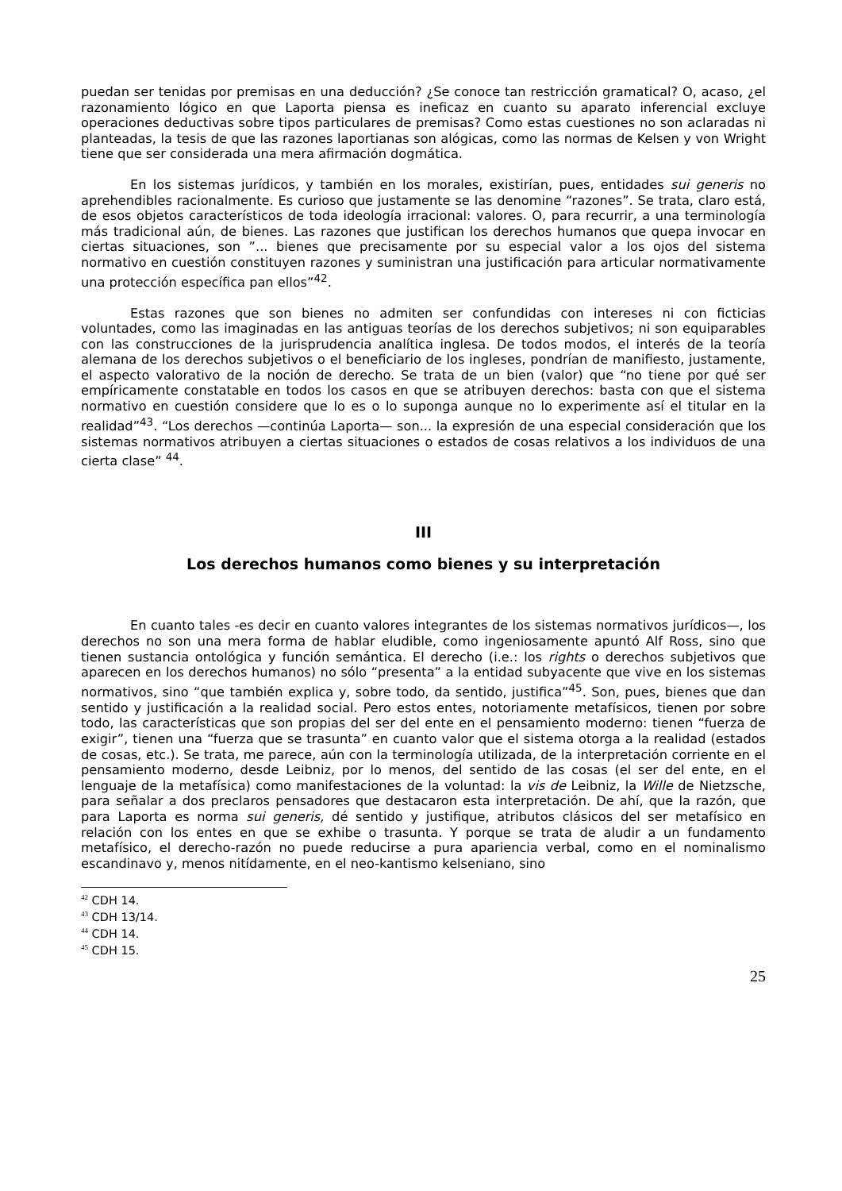puedan ser tenidas por premisas en una deducción? ¿Se conoce tan restricción gramatical? O, acaso, ¿el razonamiento lógico en que Laporta piensa es ineficaz en cuanto su aparato inferencial excluye operaciones deductivas sobre tipos particulares de premisas? Como estas cuestiones no son aclaradas ni planteadas, la tesis de que las razones laportianas son alógicas, como las normas de Kelsen y von Wright tiene que ser considerada una mera afirmación dogmática.
En los sistemas jurídicos, y también en los morales, existirían, pues, entidades sui generis no aprehendibles racionalmente. Es curioso que justamente se las denomine “razones”. Se trata, claro está, de esos objetos característicos de toda ideología irracional: valores. O, para recurrir, a una terminología más tradicional aún, de bienes. Las razones que justifican los derechos humanos que quepa invocar en ciertas situaciones, son ”... bienes que precisamente por su especial valor a los ojos del sistema normativo en cuestión constituyen razones y suministran una justificación para articular normativamente una protección específica pan ellos”<sup>42</sup>.
Estas razones que son bienes no admiten ser confundidas con intereses ni con ficticias voluntades, como las imaginadas en las antiguas teorías de los derechos subjetivos; ni son equiparables con las construcciones de la jurisprudencia analítica inglesa. De todos modos, el interés de la teoría alemana de los derechos subjetivos o el beneficiario de los ingleses, pondrían de manifiesto, justamente, el aspecto valorativo de la noción de derecho. Se trata de un bien (valor) que “no tiene por qué ser empíricamente constatable en todos los casos en que se atribuyen derechos: basta con que el sistema normativo en cuestión considere que lo es o lo suponga aunque no lo experimente así el titular en la realidad”<sup>43</sup>. “Los derechos —continúa Laporta— son... la expresión de una especial consideración que los sistemas normativos atribuyen a ciertas situaciones o estados de cosas relativos a los individuos de una cierta clase” <sup>44</sup>.
III
Los derechos humanos como bienes y su interpretación
En cuanto tales -es decir en cuanto valores integrantes de los sistemas normativos jurídicos—, los derechos no son una mera forma de hablar eludible, como ingeniosamente apuntó Alf Ross, sino que tienen sustancia ontológica y función semántica. El derecho (i.e.: los rights o derechos subjetivos que aparecen en los derechos humanos) no sólo “presenta” a la entidad subyacente que vive en los sistemas normativos, sino “que también explica y, sobre todo, da sentido, justifica”<sup>45</sup>. Son, pues, bienes que dan sentido y justificación a la realidad social. Pero estos entes, notoriamente metafísicos, tienen por sobre todo, las características que son propias del ser del ente en el pensamiento moderno: tienen “fuerza de exigir”, tienen una “fuerza que se trasunta” en cuanto valor que el sistema otorga a la realidad (estados de cosas, etc.). Se trata, me parece, aún con la terminología utilizada, de la interpretación corriente en el pensamiento moderno, desde Leibniz, por lo menos, del sentido de las cosas (el ser del ente, en el lenguaje de la metafísica) como manifestaciones de la voluntad: la vis de Leibniz, la Wille de Nietzsche, para señalar a dos preclaros pensadores que destacaron esta interpretación. De ahí, que la razón, que para Laporta es norma sui generis, dé sentido y justifique, atributos clásicos del ser metafísico en relación con los entes en que se exhibe o trasunta. Y porque se trata de aludir a un fundamento metafísico, el derecho-razón no puede reducirse a pura apariencia verbal, como en el nominalismo escandinavo y, menos nitídamente, en el neo-kantismo kelseniano, sino
<sup>42</sup> CDH 14.
<sup>43</sup> CDH 13/14.
<sup>44</sup> CDH 14.
<sup>45</sup> CDH 15.
25